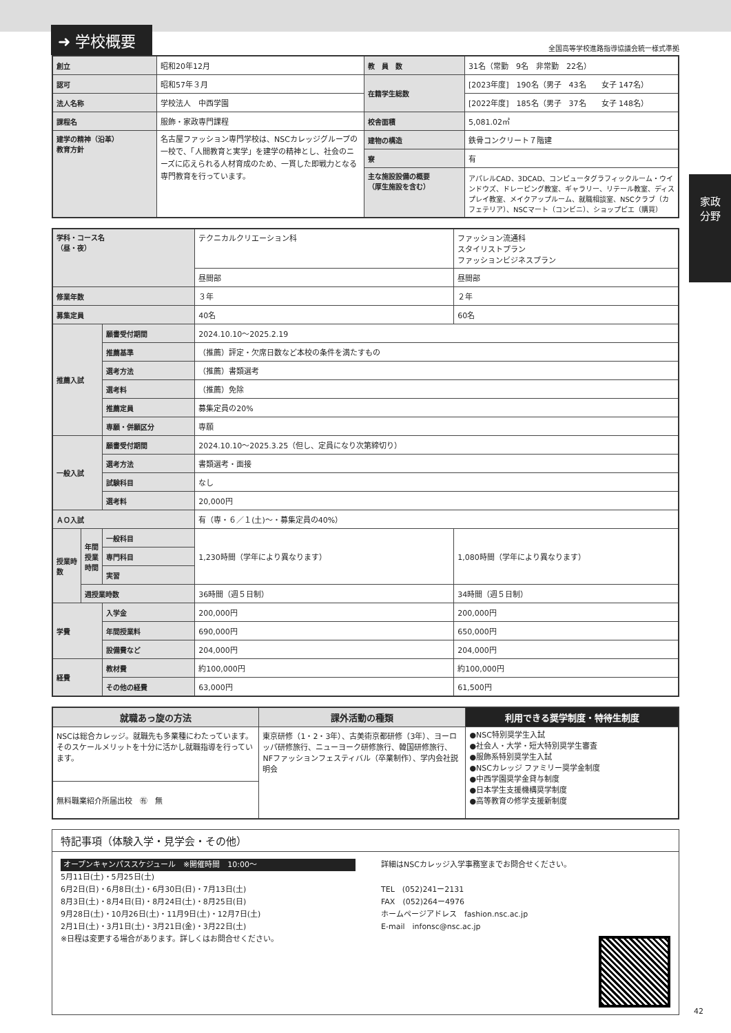➜ 学校概要
全国高等学校進路指導協議会統一様式準拠
家政
分野
| 創立 | 昭和20年12月 | 教 員 数 | 31名（常勤 9名 非常勤 22名） |
| 認可 | 昭和57年３月 | 在籍学生総数 | [2023年度] 190名（男子 43名 女子 147名） |
| 法人名称 | 学校法人 中西学園 | | [2022年度] 185名（男子 37名 女子 148名） |
| 課程名 | 服飾・家政専門課程 | 校舎面積 | 5,081.02㎡ |
| 建学の精神（沿革） 教育方針 | 名古屋ファッション専門学校は、NSCカレッジグループの一校で、「人間教育と実学」を建学の精神とし、社会のニーズに応えられる人材育成のため、一貫した即戦力となる専門教育を行っています。 | 建物の構造 | 鉄骨コンクリート７階建 |
| | | 寮 | 有 |
| | | 主な施設設備の概要 （厚生施設を含む） | アパレルCAD、3DCAD、コンピュータグラフィックルーム・ウインドウズ、ドレーピング教室、ギャラリー、リテール教室、ディスプレイ教室、メイクアップルーム、就職相談室、NSCクラブ（カフェテリア）、NSCマート（コンビニ）、ショップピエ（購買） |
| 学科・コース名 （昼・夜） | | | テクニカルクリエーション科 | ファッション流通科 スタイリストプラン ファッションビジネスプラン |
| | | | 昼間部 | 昼間部 |
| 修業年数 | | | ３年 | ２年 |
| 募集定員 | | | 40名 | 60名 |
| 推薦入試 | | 願書受付期間 | 2024.10.10〜2025.2.19 | |
| | | 推薦基準 | （推薦）評定・欠席日数など本校の条件を満たすもの | |
| | | 選考方法 | （推薦）書類選考 | |
| | | 選考料 | （推薦）免除 | |
| | | 推薦定員 | 募集定員の20% | |
| | | 専願・併願区分 | 専願 | |
| 一般入試 | | 願書受付期間 | 2024.10.10〜2025.3.25（但し、定員になり次第締切り） | |
| | | 選考方法 | 書類選考・面接 | |
| | | 試験科目 | なし | |
| | | 選考料 | 20,000円 | |
| ＡＯ入試 | | | 有（専・６／１(土)〜・募集定員の40%） | |
| 授業時数 | 年間授業時間 | 一般科目 | 1,230時間（学年により異なります） | 1,080時間（学年により異なります） |
| | | 専門科目 | | |
| | | 実習 | | |
| | 週授業時数 | | 36時間（週５日制） | 34時間（週５日制） |
| 学費 | | 入学金 | 200,000円 | 200,000円 |
| | | 年間授業料 | 690,000円 | 650,000円 |
| | | 設備費など | 204,000円 | 204,000円 |
| 経費 | | 教材費 | 約100,000円 | 約100,000円 |
| | | その他の経費 | 63,000円 | 61,500円 |
| 就職あっ旋の方法 | 課外活動の種類 | 利用できる奨学制度・特待生制度 |
| --- | --- | --- |
| NSCは総合カレッジ。就職先も多業種にわたっています。そのスケールメリットを十分に活かし就職指導を行っています。 | 東京研修（1・2・3年）、古美術京都研修（3年）、ヨーロッパ研修旅行、ニューヨーク研修旅行、韓国研修旅行、NFファッションフェスティバル（卒業制作）、学内会社説明会 | ●NSC特別奨学生入試 ●社会人・大学・短大特別奨学生審査 ●服飾系特別奨学生入試 ●NSCカレッジ ファミリー奨学金制度 ●中西学園奨学金貸与制度 ●日本学生支援機構奨学制度 ●高等教育の修学支援新制度 |
| 無料職業紹介所届出校 ㊒ 無 | | |
特記事項（体験入学・見学会・その他）
オープンキャンパススケジュール　※開催時間　10:00〜
5月11日(土)・5月25日(土)
6月2日(日)・6月8日(土)・6月30日(日)・7月13日(土)
8月3日(土)・8月4日(日)・8月24日(土)・8月25日(日)
9月28日(土)・10月26日(土)・11月9日(土)・12月7日(土)
2月1日(土)・3月1日(土)・3月21日(金)・3月22日(土)
※日程は変更する場合があります。詳しくはお問合せください。
詳細はNSCカレッジ入学事務室までお問合せください。
TEL　(052)241ー2131
FAX　(052)264ー4976
ホームページアドレス　fashion.nsc.ac.jp
E-mail　infonsc@nsc.ac.jp
42